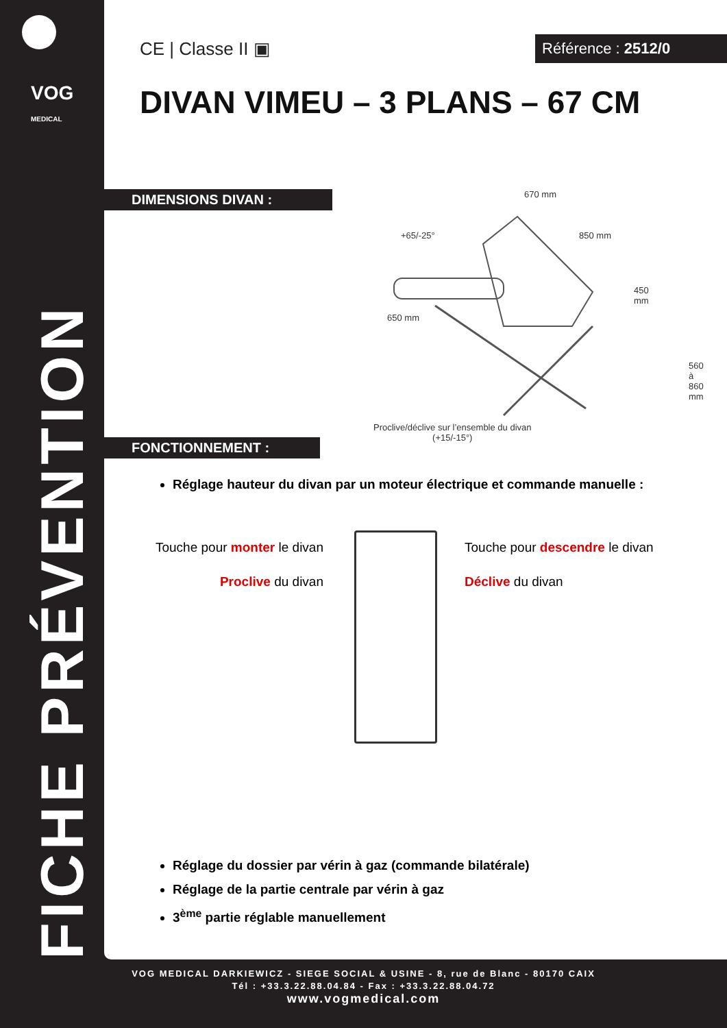VOG
MEDICAL
FICHE PRÉVENTION
CE | Classe II ▣
Référence : 2512/0
DIVAN VIMEU – 3 PLANS – 67 CM
DIMENSIONS DIVAN :
670 mm
850 mm
+65/-25°
450 mm
650 mm
560 à 860 mm
Proclive/déclive sur l’ensemble du divan
(+15/-15°)
FONCTIONNEMENT :
Réglage hauteur du divan par un moteur électrique et commande manuelle :
Touche pour monter le divan
Proclive du divan
Touche pour descendre le divan
Déclive du divan
Réglage du dossier par vérin à gaz (commande bilatérale)
Réglage de la partie centrale par vérin à gaz
3<sup>ème</sup> partie réglable manuellement
VOG MEDICAL DARKIEWICZ - SIEGE SOCIAL & USINE - 8, rue de Blanc - 80170 CAIX
Tél : +33.3.22.88.04.84 - Fax : +33.3.22.88.04.72
www.vogmedical.com